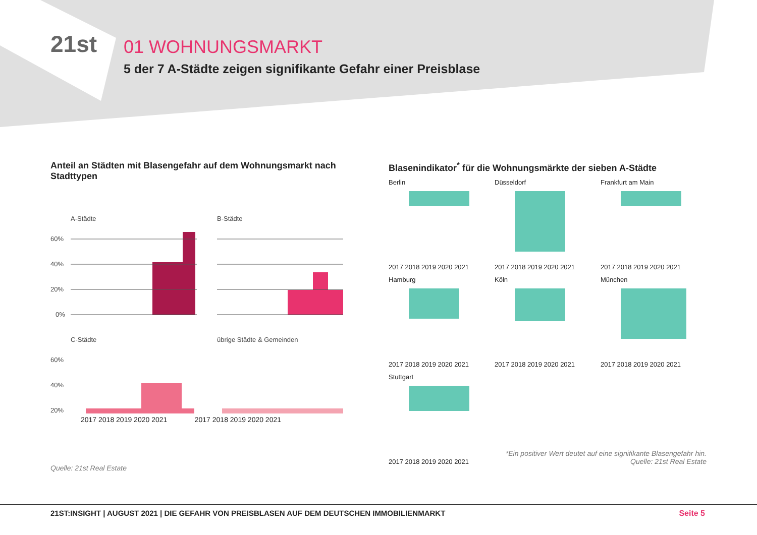21st
01 WOHNUNGSMARKT
5 der 7 A-Städte zeigen signifikante Gefahr einer Preisblase
Anteil an Städten mit Blasengefahr auf dem Wohnungsmarkt nach Stadttypen
A-Städte
B-Städte
60%
40%
20%
0%
C-Städte
übrige Städte & Gemeinden
60%
40%
20%
2017 2018 2019 2020 2021 2017 2018 2019 2020 2021
Quelle: 21st Real Estate
Blasenindikator<sup>*</sup> für die Wohnungsmärkte der sieben A-Städte
Berlin
2017 2018 2019 2020 2021
Düsseldorf
2017 2018 2019 2020 2021
Frankfurt am Main
2017 2018 2019 2020 2021
Hamburg
2017 2018 2019 2020 2021
Köln
2017 2018 2019 2020 2021
München
2017 2018 2019 2020 2021
Stuttgart
2017 2018 2019 2020 2021
*Ein positiver Wert deutet auf eine signifikante Blasengefahr hin.
Quelle: 21st Real Estate
21ST:INSIGHT | AUGUST 2021 | DIE GEFAHR VON PREISBLASEN AUF DEM DEUTSCHEN IMMOBILIENMARKT Seite 5